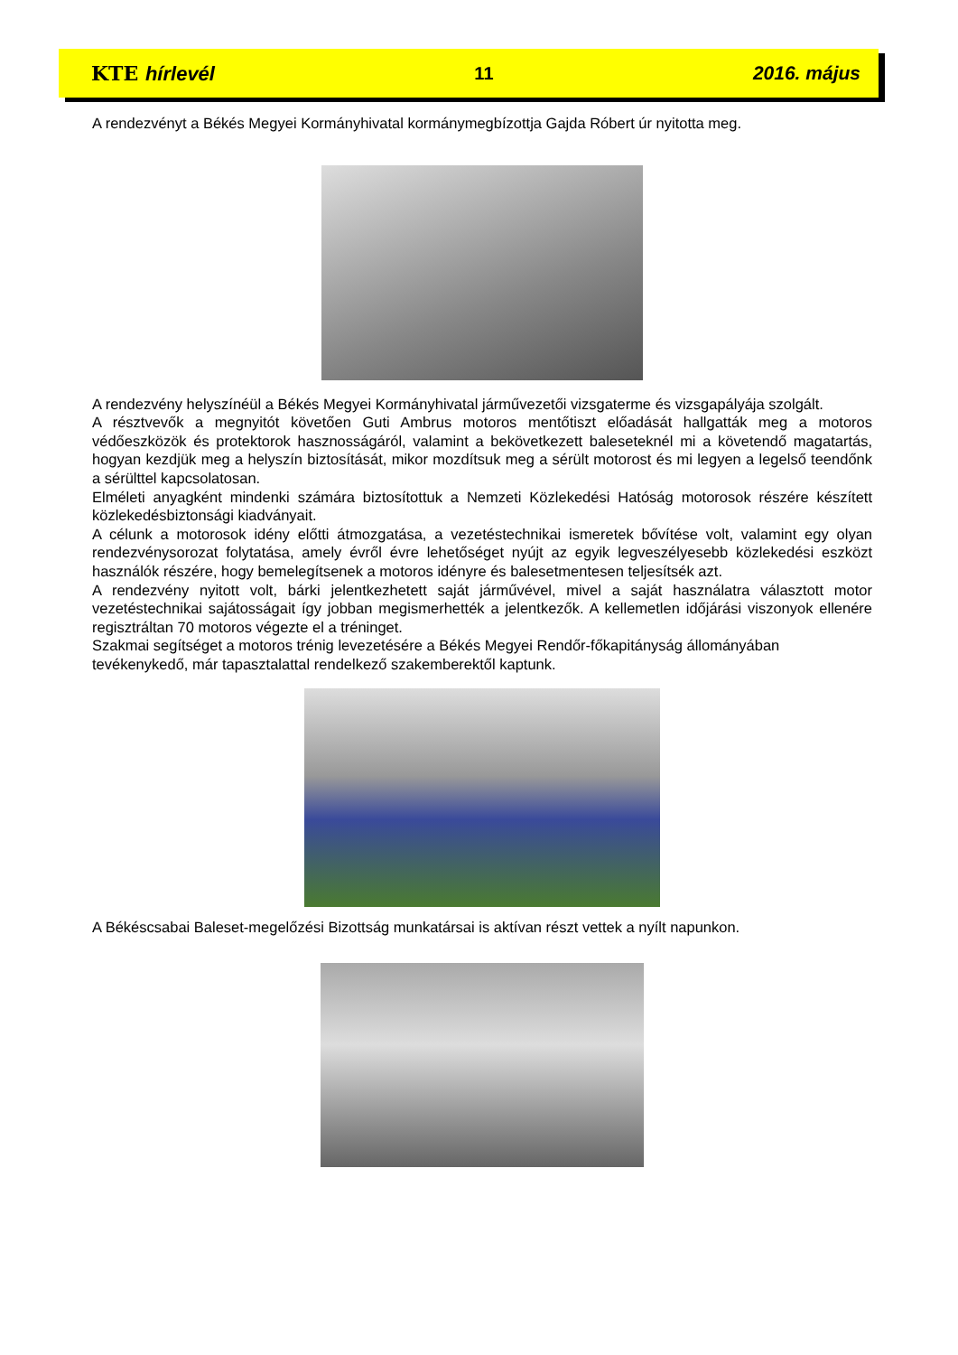KTE hírlevél 11 2016. május
A rendezvényt a Békés Megyei Kormányhivatal kormánymegbízottja Gajda Róbert úr nyitotta meg.
A rendezvény helyszínéül a Békés Megyei Kormányhivatal járművezetői vizsgaterme és vizsgapályája szolgált.
A résztvevők a megnyitót követően Guti Ambrus motoros mentőtiszt előadását hallgatták meg a motoros védőeszközök és protektorok hasznosságáról, valamint a bekövetkezett baleseteknél mi a követendő magatartás, hogyan kezdjük meg a helyszín biztosítását, mikor mozdítsuk meg a sérült motorost és mi legyen a legelső teendőnk a sérülttel kapcsolatosan.
Elméleti anyagként mindenki számára biztosítottuk a Nemzeti Közlekedési Hatóság motorosok részére készített közlekedésbiztonsági kiadványait.
A célunk a motorosok idény előtti átmozgatása, a vezetéstechnikai ismeretek bővítése volt, valamint egy olyan rendezvénysorozat folytatása, amely évről évre lehetőséget nyújt az egyik legveszélyesebb közlekedési eszközt használók részére, hogy bemelegítsenek a motoros idényre és balesetmentesen teljesítsék azt.
A rendezvény nyitott volt, bárki jelentkezhetett saját járművével, mivel a saját használatra választott motor vezetéstechnikai sajátosságait így jobban megismerhették a jelentkezők. A kellemetlen időjárási viszonyok ellenére regisztráltan 70 motoros végezte el a tréninget.
Szakmai segítséget a motoros trénig levezetésére a Békés Megyei Rendőr-főkapitányság állományában tevékenykedő, már tapasztalattal rendelkező szakemberektől kaptunk.
A Békéscsabai Baleset-megelőzési Bizottság munkatársai is aktívan részt vettek a nyílt napunkon.